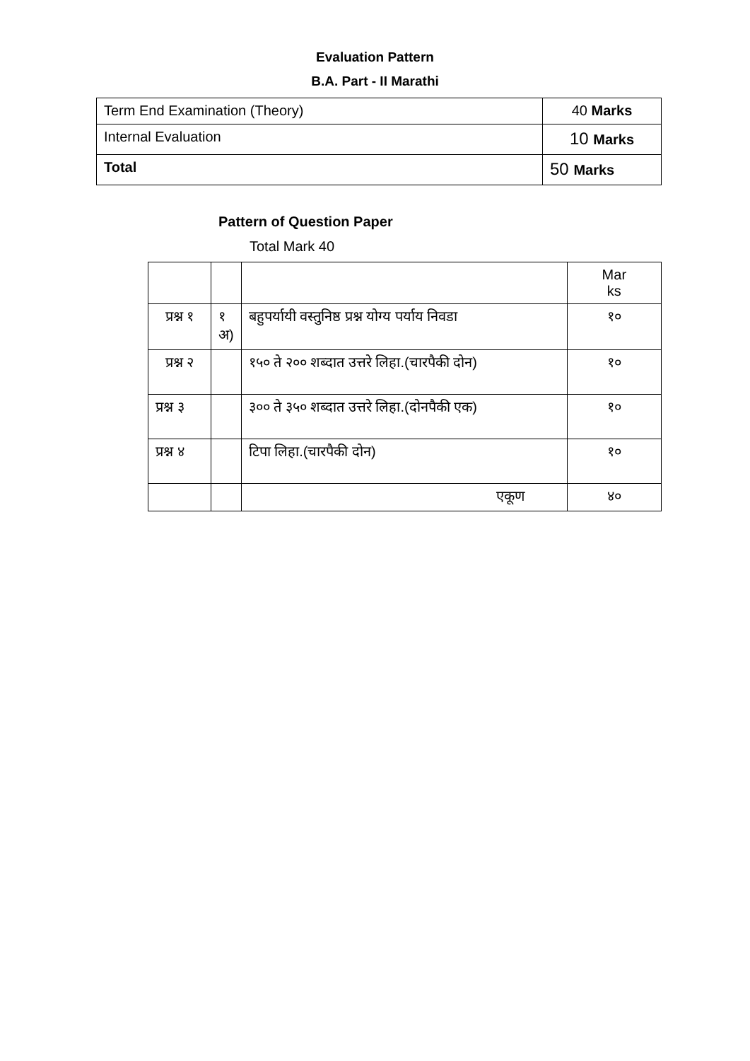Evaluation Pattern
B.A. Part - II Marathi
| Term End Examination (Theory) | 40 Marks |
| Internal Evaluation | 10 Marks |
| Total | 50 Marks |
Pattern of Question Paper
Total Mark 40
| | | | Mar ks |
| प्रश्न १ | १ अ) | बहुपर्यायी वस्तुनिष्ठ प्रश्न योग्य पर्याय निवडा | १० |
| प्रश्न २ | | १५० ते २०० शब्दात उत्तरे लिहा.(चारपैकी दोन) | १० |
| प्रश्न ३ | | ३०० ते ३५० शब्दात उत्तरे लिहा.(दोनपैकी एक) | १० |
| प्रश्न ४ | | टिपा लिहा.(चारपैकी दोन) | १० |
| | | एकूण | ४० |